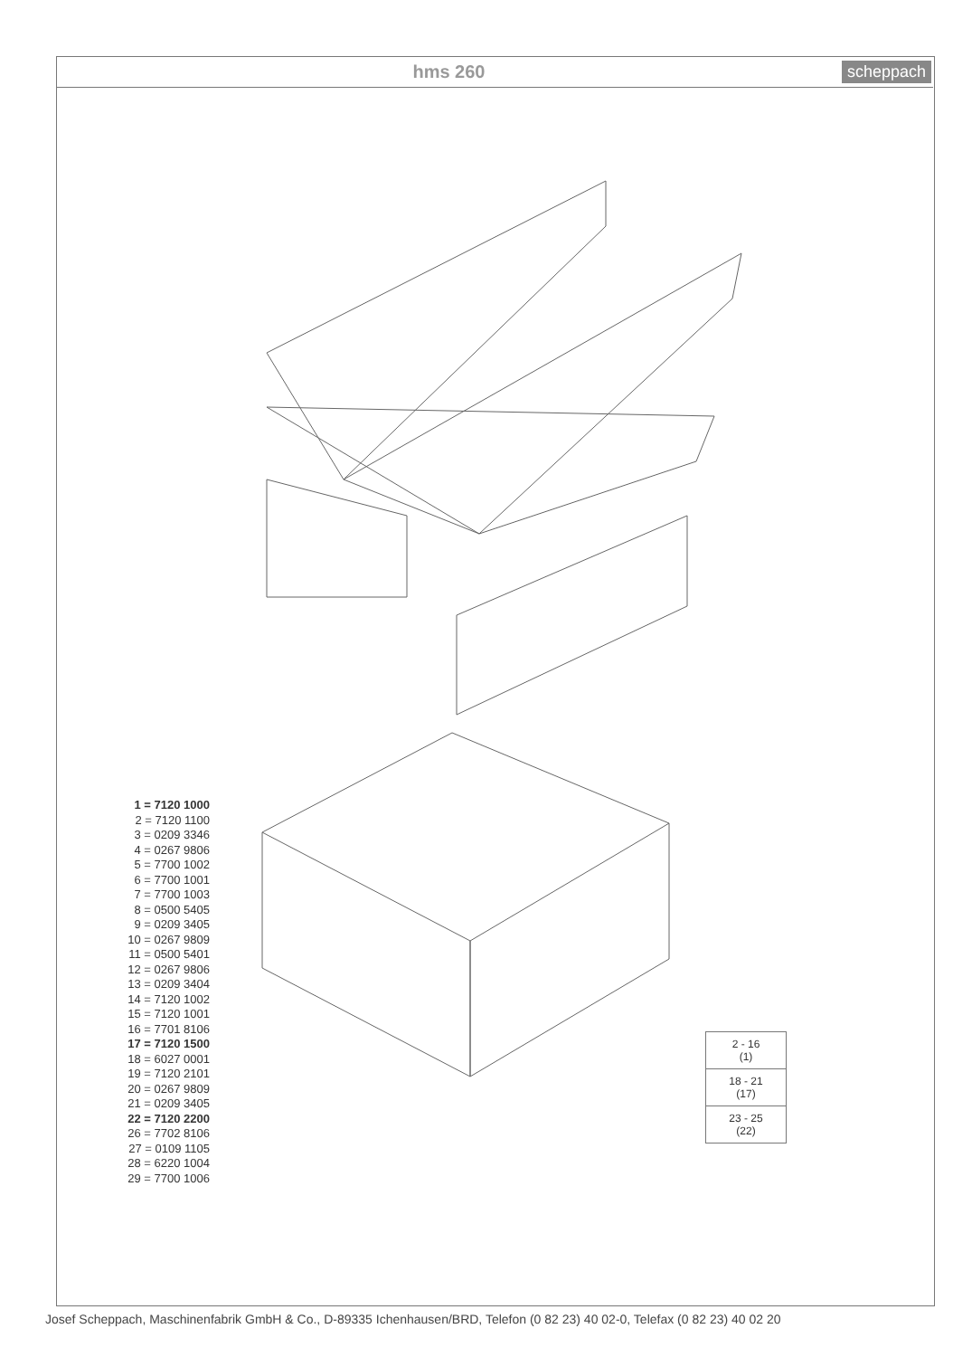hms 260 scheppach
1 = 7120 1000
2 = 7120 1100
3 = 0209 3346
4 = 0267 9806
5 = 7700 1002
6 = 7700 1001
7 = 7700 1003
8 = 0500 5405
9 = 0209 3405
10 = 0267 9809
11 = 0500 5401
12 = 0267 9806
13 = 0209 3404
14 = 7120 1002
15 = 7120 1001
16 = 7701 8106
17 = 7120 1500
18 = 6027 0001
19 = 7120 2101
20 = 0267 9809
21 = 0209 3405
22 = 7120 2200
26 = 7702 8106
27 = 0109 1105
28 = 6220 1004
29 = 7700 1006
2 - 16
(1)
18 - 21
(17)
23 - 25
(22)
Josef Scheppach, Maschinenfabrik GmbH & Co., D-89335 Ichenhausen/BRD, Telefon (0 82 23) 40 02-0, Telefax (0 82 23) 40 02 20